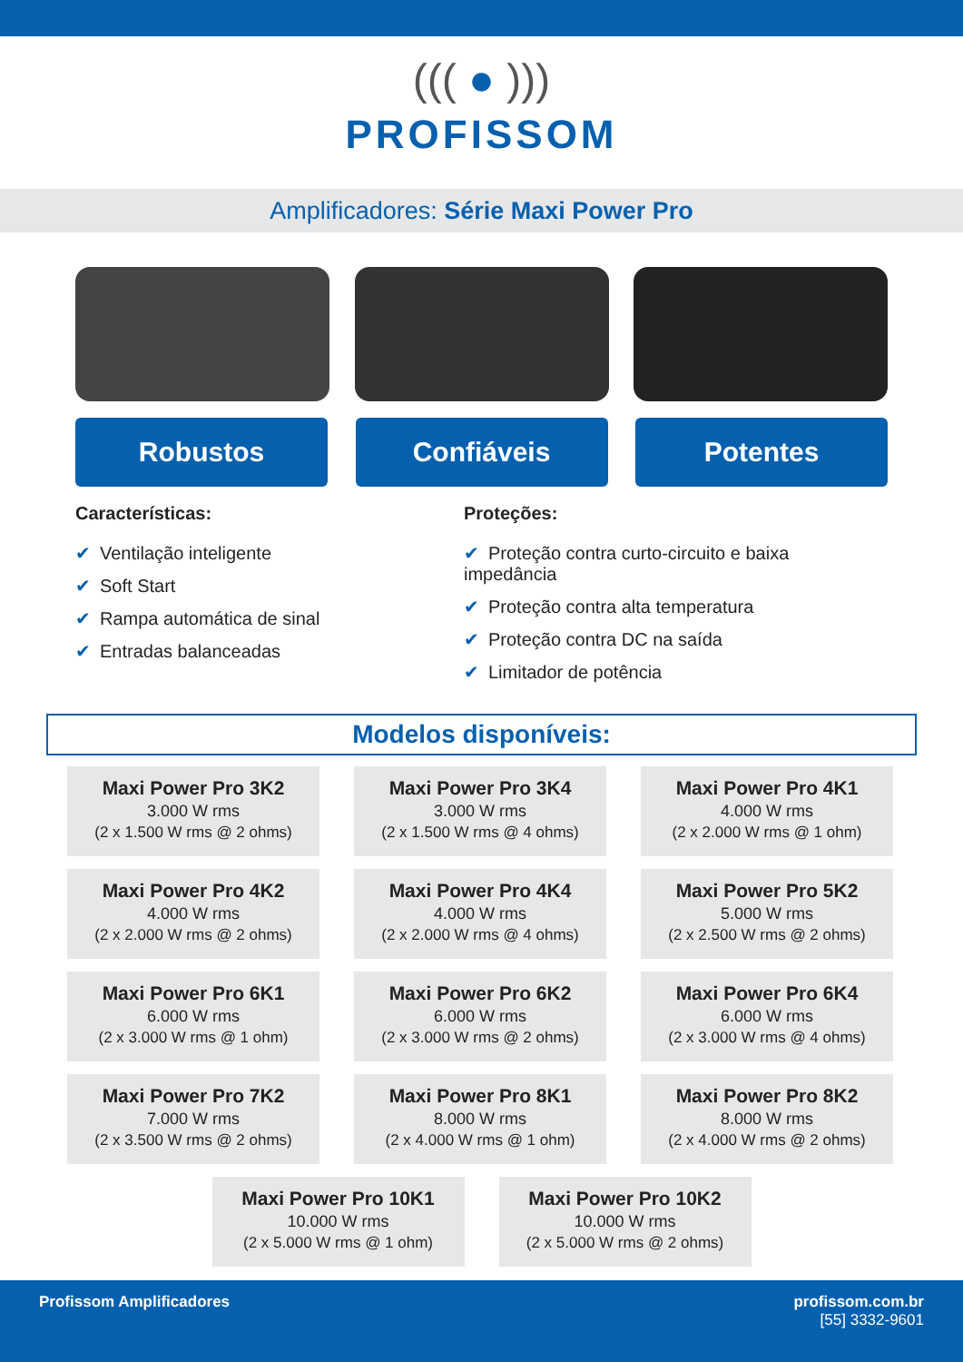((( ● )))
PROFISSOM
Amplificadores: Série Maxi Power Pro
Robustos Confiáveis Potentes
Características:
✔ Ventilação inteligente
✔ Soft Start
✔ Rampa automática de sinal
✔ Entradas balanceadas
Proteções:
✔ Proteção contra curto-circuito e baixa impedância
✔ Proteção contra alta temperatura
✔ Proteção contra DC na saída
✔ Limitador de potência
Modelos disponíveis:
Maxi Power Pro 3K2
3.000 W rms
(2 x 1.500 W rms @ 2 ohms)
Maxi Power Pro 3K4
3.000 W rms
(2 x 1.500 W rms @ 4 ohms)
Maxi Power Pro 4K1
4.000 W rms
(2 x 2.000 W rms @ 1 ohm)
Maxi Power Pro 4K2
4.000 W rms
(2 x 2.000 W rms @ 2 ohms)
Maxi Power Pro 4K4
4.000 W rms
(2 x 2.000 W rms @ 4 ohms)
Maxi Power Pro 5K2
5.000 W rms
(2 x 2.500 W rms @ 2 ohms)
Maxi Power Pro 6K1
6.000 W rms
(2 x 3.000 W rms @ 1 ohm)
Maxi Power Pro 6K2
6.000 W rms
(2 x 3.000 W rms @ 2 ohms)
Maxi Power Pro 6K4
6.000 W rms
(2 x 3.000 W rms @ 4 ohms)
Maxi Power Pro 7K2
7.000 W rms
(2 x 3.500 W rms @ 2 ohms)
Maxi Power Pro 8K1
8.000 W rms
(2 x 4.000 W rms @ 1 ohm)
Maxi Power Pro 8K2
8.000 W rms
(2 x 4.000 W rms @ 2 ohms)
Maxi Power Pro 10K1
10.000 W rms
(2 x 5.000 W rms @ 1 ohm)
Maxi Power Pro 10K2
10.000 W rms
(2 x 5.000 W rms @ 2 ohms)
Profissom Amplificadores profissom.com.br
[55] 3332-9601